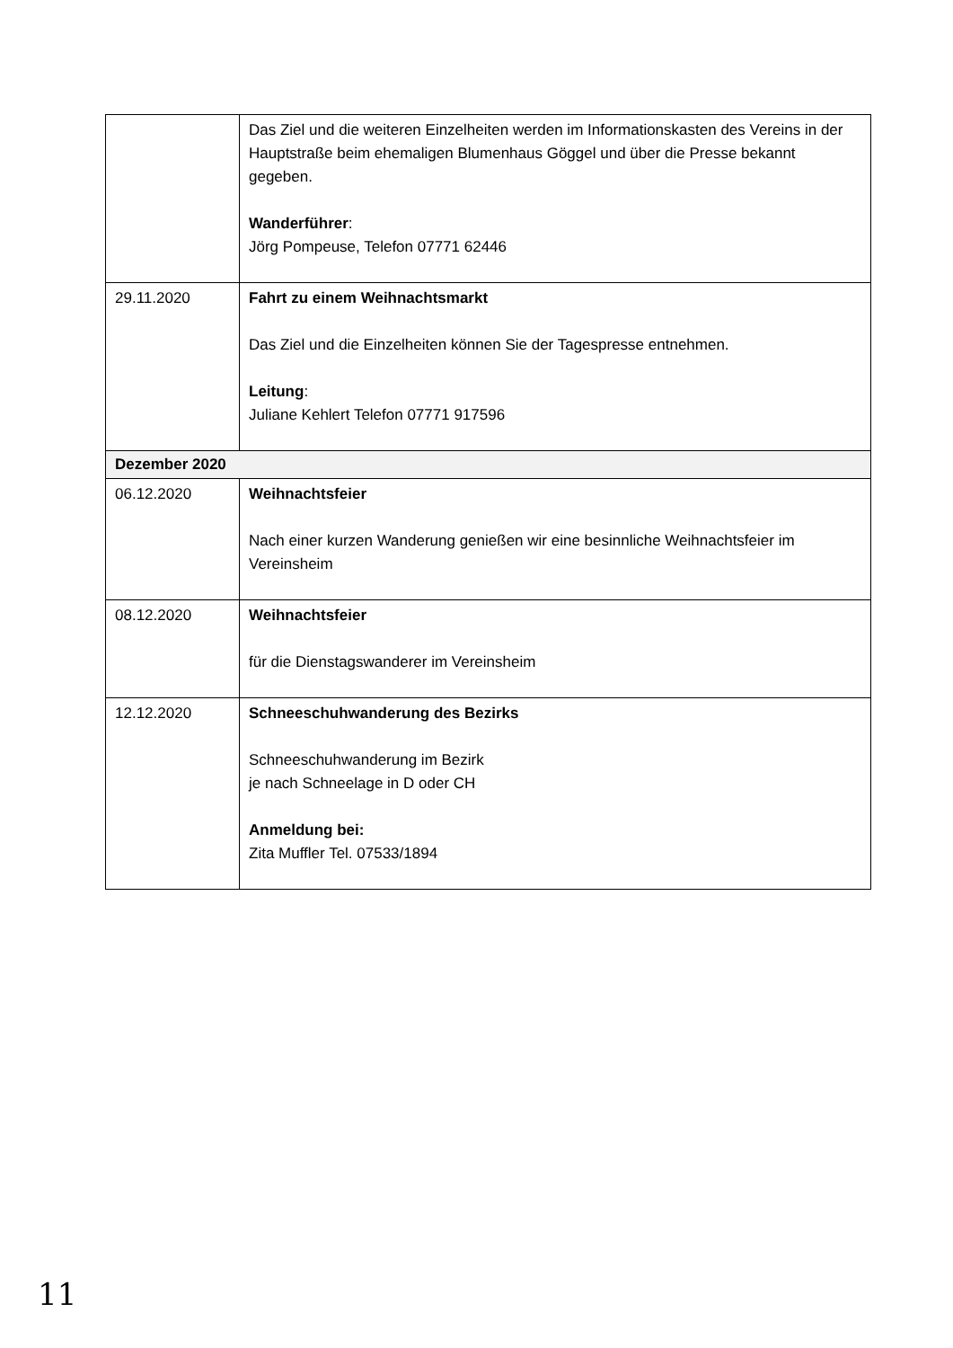| | Das Ziel und die weiteren Einzelheiten werden im Informationskasten des Vereins in der Hauptstraße beim ehemaligen Blumenhaus Göggel und über die Presse bekannt gegeben. Wanderführer : Jörg Pompeuse, Telefon 07771 62446 |
| 29.11.2020 | Fahrt zu einem Weihnachtsmarkt Das Ziel und die Einzelheiten können Sie der Tagespresse entnehmen. Leitung : Juliane Kehlert Telefon 07771 917596 |
| Dezember 2020 | |
| 06.12.2020 | Weihnachtsfeier Nach einer kurzen Wanderung genießen wir eine besinnliche Weihnachtsfeier im Vereinsheim |
| 08.12.2020 | Weihnachtsfeier für die Dienstagswanderer im Vereinsheim |
| 12.12.2020 | Schneeschuhwanderung des Bezirks Schneeschuhwanderung im Bezirk je nach Schneelage in D oder CH Anmeldung bei: Zita Muffler Tel. 07533/1894 |
11